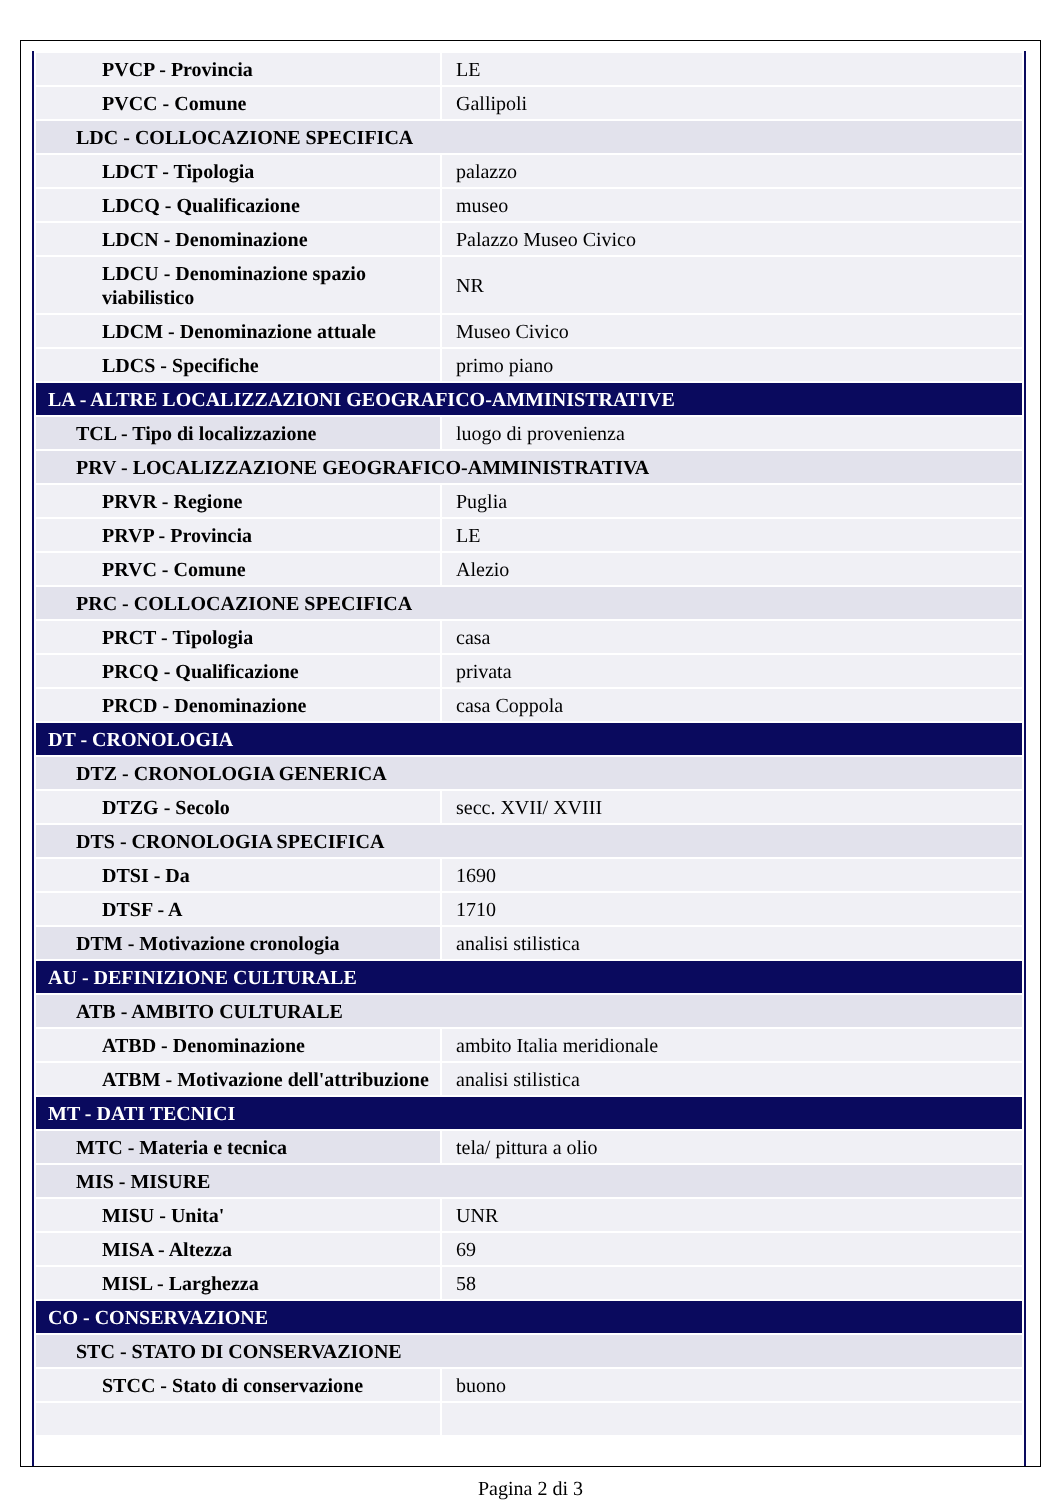| PVCP - Provincia | LE |
| PVCC - Comune | Gallipoli |
| LDC - COLLOCAZIONE SPECIFICA | |
| LDCT - Tipologia | palazzo |
| LDCQ - Qualificazione | museo |
| LDCN - Denominazione | Palazzo Museo Civico |
| LDCU - Denominazione spazio viabilistico | NR |
| LDCM - Denominazione attuale | Museo Civico |
| LDCS - Specifiche | primo piano |
| LA - ALTRE LOCALIZZAZIONI GEOGRAFICO-AMMINISTRATIVE | |
| TCL - Tipo di localizzazione | luogo di provenienza |
| PRV - LOCALIZZAZIONE GEOGRAFICO-AMMINISTRATIVA | |
| PRVR - Regione | Puglia |
| PRVP - Provincia | LE |
| PRVC - Comune | Alezio |
| PRC - COLLOCAZIONE SPECIFICA | |
| PRCT - Tipologia | casa |
| PRCQ - Qualificazione | privata |
| PRCD - Denominazione | casa Coppola |
| DT - CRONOLOGIA | |
| DTZ - CRONOLOGIA GENERICA | |
| DTZG - Secolo | secc. XVII/ XVIII |
| DTS - CRONOLOGIA SPECIFICA | |
| DTSI - Da | 1690 |
| DTSF - A | 1710 |
| DTM - Motivazione cronologia | analisi stilistica |
| AU - DEFINIZIONE CULTURALE | |
| ATB - AMBITO CULTURALE | |
| ATBD - Denominazione | ambito Italia meridionale |
| ATBM - Motivazione dell'attribuzione | analisi stilistica |
| MT - DATI TECNICI | |
| MTC - Materia e tecnica | tela/ pittura a olio |
| MIS - MISURE | |
| MISU - Unita' | UNR |
| MISA - Altezza | 69 |
| MISL - Larghezza | 58 |
| CO - CONSERVAZIONE | |
| STC - STATO DI CONSERVAZIONE | |
| STCC - Stato di conservazione | buono |
Pagina 2 di 3